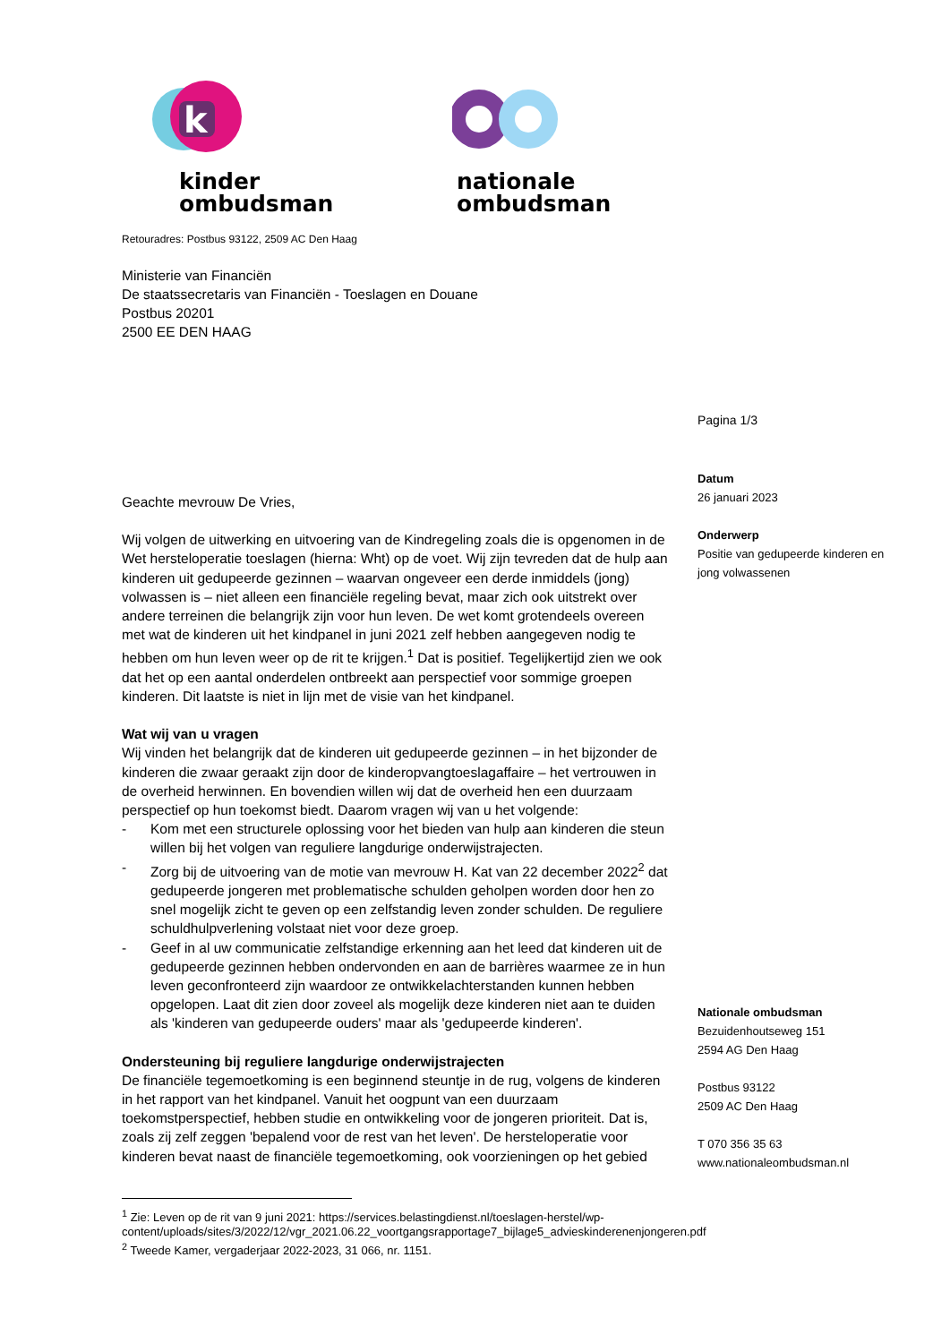k
kinder
ombudsman
nationale
ombudsman
Retouradres: Postbus 93122, 2509 AC Den Haag
Ministerie van Financiën
De staatssecretaris van Financiën - Toeslagen en Douane
Postbus 20201
2500 EE DEN HAAG
Pagina 1/3
Datum
26 januari 2023
Onderwerp
Positie van gedupeerde kinderen en
jong volwassenen
Nationale ombudsman
Bezuidenhoutseweg 151
2594 AG Den Haag
Postbus 93122
2509 AC Den Haag
T 070 356 35 63
www.nationaleombudsman.nl
Geachte mevrouw De Vries,
Wij volgen de uitwerking en uitvoering van de Kindregeling zoals die is opgenomen in de Wet hersteloperatie toeslagen (hierna: Wht) op de voet. Wij zijn tevreden dat de hulp aan kinderen uit gedupeerde gezinnen – waarvan ongeveer een derde inmiddels (jong) volwassen is – niet alleen een financiële regeling bevat, maar zich ook uitstrekt over andere terreinen die belangrijk zijn voor hun leven. De wet komt grotendeels overeen met wat de kinderen uit het kindpanel in juni 2021 zelf hebben aangegeven nodig te hebben om hun leven weer op de rit te krijgen.<sup>1</sup> Dat is positief. Tegelijkertijd zien we ook dat het op een aantal onderdelen ontbreekt aan perspectief voor sommige groepen kinderen. Dit laatste is niet in lijn met de visie van het kindpanel.
Wat wij van u vragen
Wij vinden het belangrijk dat de kinderen uit gedupeerde gezinnen – in het bijzonder de kinderen die zwaar geraakt zijn door de kinderopvangtoeslagaffaire – het vertrouwen in de overheid herwinnen. En bovendien willen wij dat de overheid hen een duurzaam perspectief op hun toekomst biedt. Daarom vragen wij van u het volgende:
- Kom met een structurele oplossing voor het bieden van hulp aan kinderen die steun willen bij het volgen van reguliere langdurige onderwijstrajecten.
- Zorg bij de uitvoering van de motie van mevrouw H. Kat van 22 december 2022<sup>2</sup> dat gedupeerde jongeren met problematische schulden geholpen worden door hen zo snel mogelijk zicht te geven op een zelfstandig leven zonder schulden. De reguliere schuldhulpverlening volstaat niet voor deze groep.
- Geef in al uw communicatie zelfstandige erkenning aan het leed dat kinderen uit de gedupeerde gezinnen hebben ondervonden en aan de barrières waarmee ze in hun leven geconfronteerd zijn waardoor ze ontwikkelachterstanden kunnen hebben opgelopen. Laat dit zien door zoveel als mogelijk deze kinderen niet aan te duiden als 'kinderen van gedupeerde ouders' maar als 'gedupeerde kinderen'.
Ondersteuning bij reguliere langdurige onderwijstrajecten
De financiële tegemoetkoming is een beginnend steuntje in de rug, volgens de kinderen in het rapport van het kindpanel. Vanuit het oogpunt van een duurzaam toekomstperspectief, hebben studie en ontwikkeling voor de jongeren prioriteit. Dat is, zoals zij zelf zeggen 'bepalend voor de rest van het leven'. De hersteloperatie voor kinderen bevat naast de financiële tegemoetkoming, ook voorzieningen op het gebied
<sup>1</sup> Zie: Leven op de rit van 9 juni 2021: https://services.belastingdienst.nl/toeslagen-herstel/wp-content/uploads/sites/3/2022/12/vgr_2021.06.22_voortgangsrapportage7_bijlage5_advieskinderenenjongeren.pdf
<sup>2</sup> Tweede Kamer, vergaderjaar 2022-2023, 31 066, nr. 1151.